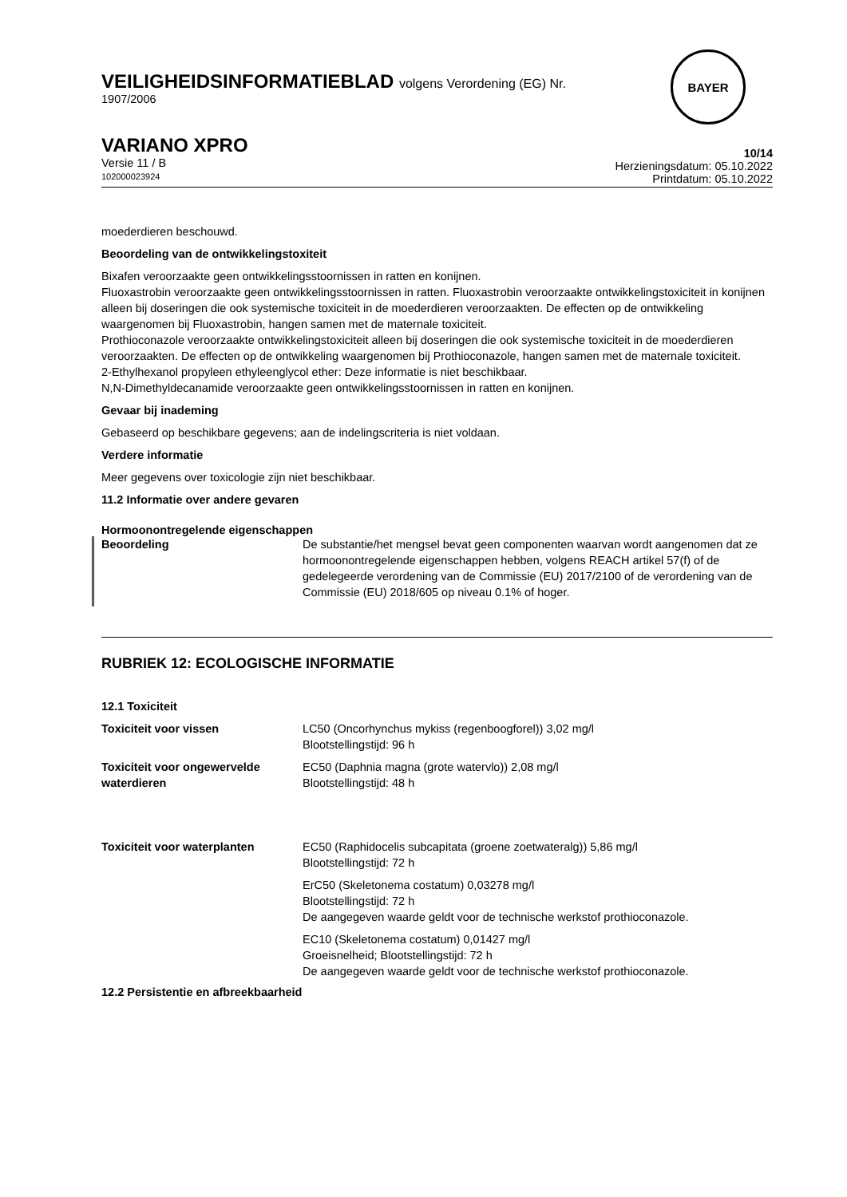BAYER
VEILIGHEIDSINFORMATIEBLAD volgens Verordening (EG) Nr.
1907/2006
VARIANO XPRO
Versie 11 / B
102000023924
10/14
Herzieningsdatum: 05.10.2022
Printdatum: 05.10.2022
moederdieren beschouwd.
Beoordeling van de ontwikkelingstoxiteit
Bixafen veroorzaakte geen ontwikkelingsstoornissen in ratten en konijnen.
Fluoxastrobin veroorzaakte geen ontwikkelingsstoornissen in ratten. Fluoxastrobin veroorzaakte ontwikkelingstoxiciteit in konijnen alleen bij doseringen die ook systemische toxiciteit in de moederdieren veroorzaakten. De effecten op de ontwikkeling waargenomen bij Fluoxastrobin, hangen samen met de maternale toxiciteit.
Prothioconazole veroorzaakte ontwikkelingstoxiciteit alleen bij doseringen die ook systemische toxiciteit in de moederdieren veroorzaakten. De effecten op de ontwikkeling waargenomen bij Prothioconazole, hangen samen met de maternale toxiciteit.
2-Ethylhexanol propyleen ethyleenglycol ether: Deze informatie is niet beschikbaar.
N,N-Dimethyldecanamide veroorzaakte geen ontwikkelingsstoornissen in ratten en konijnen.
Gevaar bij inademing
Gebaseerd op beschikbare gegevens; aan de indelingscriteria is niet voldaan.
Verdere informatie
Meer gegevens over toxicologie zijn niet beschikbaar.
11.2 Informatie over andere gevaren
Hormoonontregelende eigenschappen
| Beoordeling | De substantie/het mengsel bevat geen componenten waarvan wordt aangenomen dat ze hormoonontregelende eigenschappen hebben, volgens REACH artikel 57(f) of de gedelegeerde verordening van de Commissie (EU) 2017/2100 of de verordening van de Commissie (EU) 2018/605 op niveau 0.1% of hoger. |
RUBRIEK 12: ECOLOGISCHE INFORMATIE
12.1 Toxiciteit
| Toxiciteit voor vissen | LC50 (Oncorhynchus mykiss (regenboogforel)) 3,02 mg/l Blootstellingstijd: 96 h |
| Toxiciteit voor ongewervelde waterdieren | EC50 (Daphnia magna (grote watervlo)) 2,08 mg/l Blootstellingstijd: 48 h |
| Toxiciteit voor waterplanten | EC50 (Raphidocelis subcapitata (groene zoetwateralg)) 5,86 mg/l Blootstellingstijd: 72 h |
| | ErC50 (Skeletonema costatum) 0,03278 mg/l Blootstellingstijd: 72 h De aangegeven waarde geldt voor de technische werkstof prothioconazole. |
| | EC10 (Skeletonema costatum) 0,01427 mg/l Groeisnelheid; Blootstellingstijd: 72 h De aangegeven waarde geldt voor de technische werkstof prothioconazole. |
12.2 Persistentie en afbreekbaarheid